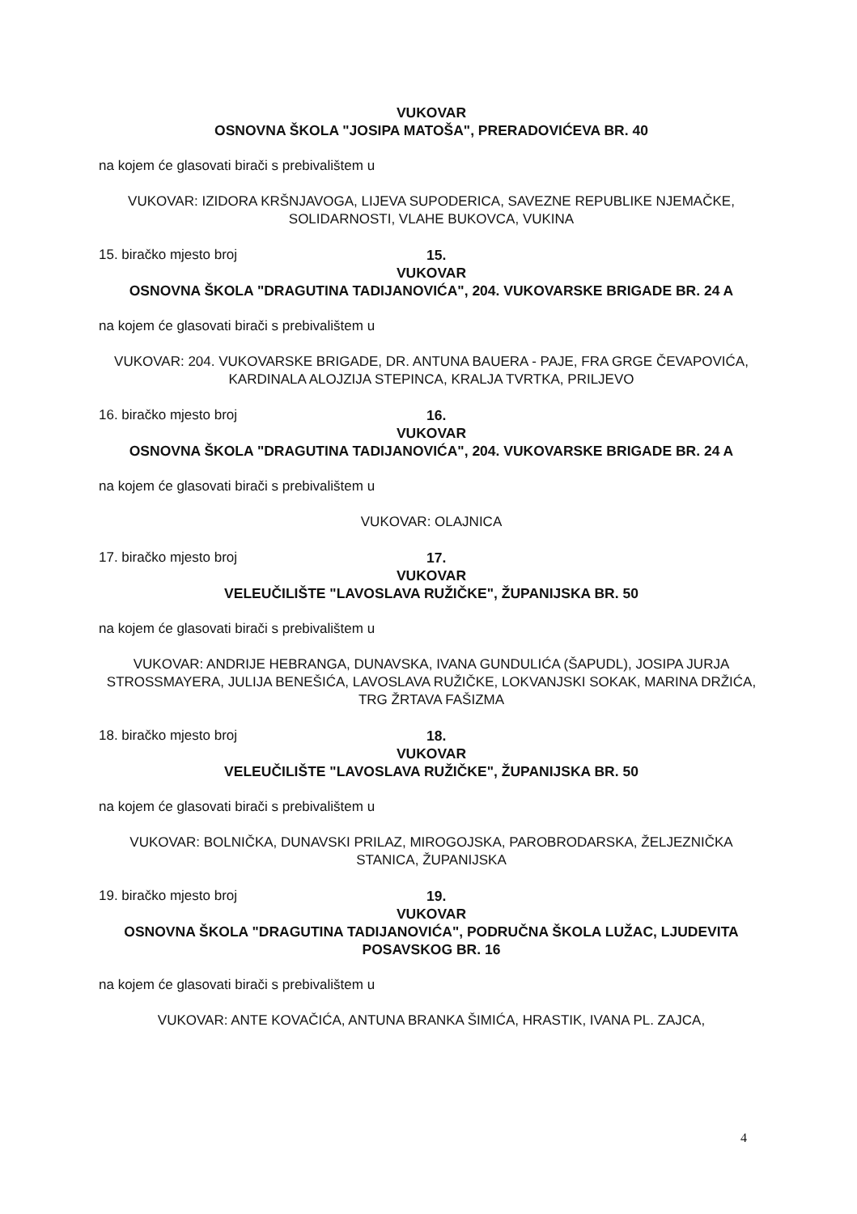VUKOVAR
OSNOVNA ŠKOLA "JOSIPA MATOŠA", PRERADOVIĆEVA BR. 40
na kojem će glasovati birači s prebivalištem u
VUKOVAR: IZIDORA KRŠNJAVOGA, LIJEVA SUPODERICA, SAVEZNE REPUBLIKE NJEMAČKE, SOLIDARNOSTI, VLAHE BUKOVCA, VUKINA
15. biračko mjesto broj 15.
VUKOVAR
OSNOVNA ŠKOLA "DRAGUTINA TADIJANOVIĆA", 204. VUKOVARSKE BRIGADE BR. 24 A
na kojem će glasovati birači s prebivalištem u
VUKOVAR: 204. VUKOVARSKE BRIGADE, DR. ANTUNA BAUERA - PAJE, FRA GRGE ČEVAPOVIĆA, KARDINALA ALOJZIJA STEPINCA, KRALJA TVRTKA, PRILJEVO
16. biračko mjesto broj 16.
VUKOVAR
OSNOVNA ŠKOLA "DRAGUTINA TADIJANOVIĆA", 204. VUKOVARSKE BRIGADE BR. 24 A
na kojem će glasovati birači s prebivalištem u
VUKOVAR: OLAJNICA
17. biračko mjesto broj 17.
VUKOVAR
VELEUČILIŠTE "LAVOSLAVA RUŽIČKE", ŽUPANIJSKA BR. 50
na kojem će glasovati birači s prebivalištem u
VUKOVAR: ANDRIJE HEBRANGA, DUNAVSKA, IVANA GUNDULIĆA (ŠAPUDL), JOSIPA JURJA STROSSMAYERA, JULIJA BENEŠIĆA, LAVOSLAVA RUŽIČKE, LOKVANJSKI SOKAK, MARINA DRŽIĆA, TRG ŽRTAVA FAŠIZMA
18. biračko mjesto broj 18.
VUKOVAR
VELEUČILIŠTE "LAVOSLAVA RUŽIČKE", ŽUPANIJSKA BR. 50
na kojem će glasovati birači s prebivalištem u
VUKOVAR: BOLNIČKA, DUNAVSKI PRILAZ, MIROGOJSKA, PAROBRODARSKA, ŽELJEZNIČKA STANICA, ŽUPANIJSKA
19. biračko mjesto broj 19.
VUKOVAR
OSNOVNA ŠKOLA "DRAGUTINA TADIJANOVIĆA", PODRUČNA ŠKOLA LUŽAC, LJUDEVITA POSAVSKOG BR. 16
na kojem će glasovati birači s prebivalištem u
VUKOVAR: ANTE KOVAČIĆA, ANTUNA BRANKA ŠIMIĆA, HRASTIK, IVANA PL. ZAJCA,
4